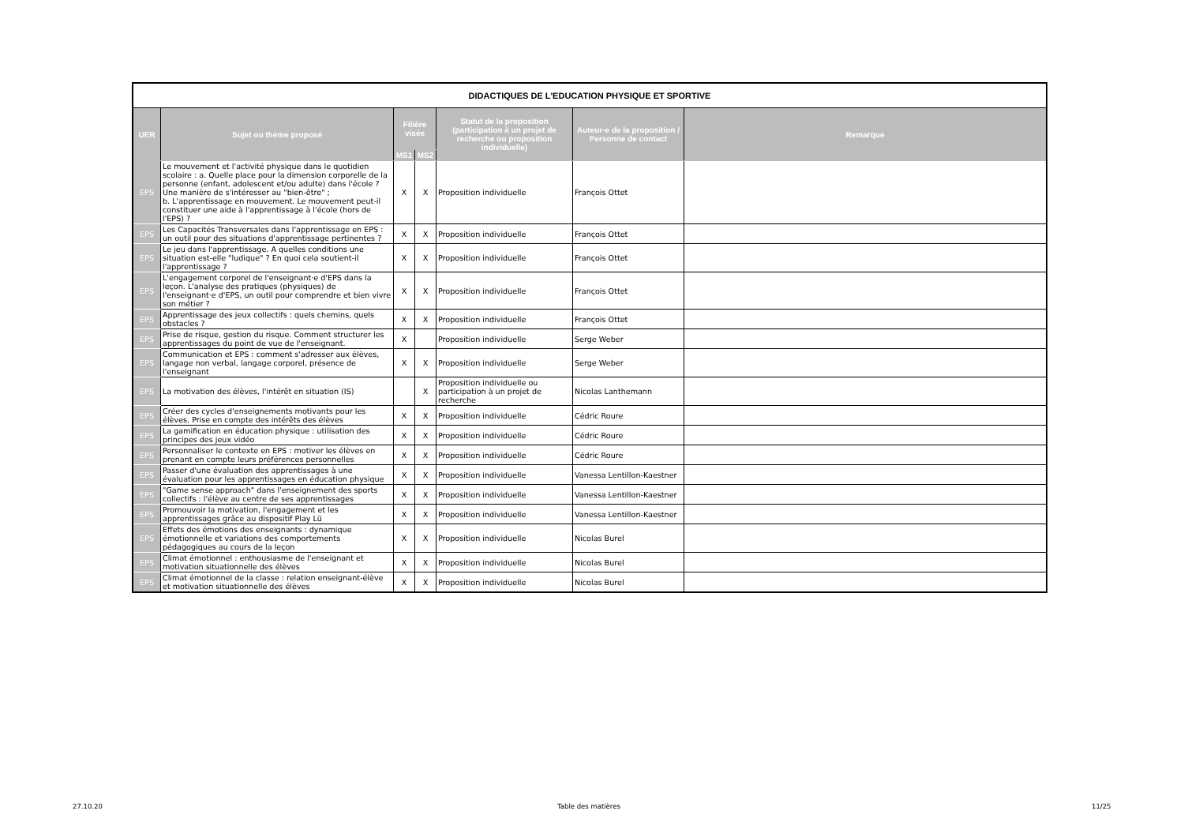| DIDACTIQUES DE L'EDUCATION PHYSIQUE ET SPORTIVE | | | | | | |
| UER | Sujet ou thème proposé | Filière visée | | Statut de la proposition (participation à un projet de recherche ou proposition individuelle) | Auteur-e de la proposition / Personne de contact | Remarque |
| | | MS1 | MS2 | | | |
| EPS | Le mouvement et l'activité physique dans le quotidien scolaire : a. Quelle place pour la dimension corporelle de la personne (enfant, adolescent et/ou adulte) dans l'école ? Une manière de s'intéresser au "bien-être" ; b. L'apprentissage en mouvement. Le mouvement peut-il constituer une aide à l'apprentissage à l'école (hors de l'EPS) ? | X | X | Proposition individuelle | François Ottet | |
| EPS | Les Capacités Transversales dans l'apprentissage en EPS : un outil pour des situations d'apprentissage pertinentes ? | X | X | Proposition individuelle | François Ottet | |
| EPS | Le jeu dans l'apprentissage. A quelles conditions une situation est-elle "ludique" ? En quoi cela soutient-il l'apprentissage ? | X | X | Proposition individuelle | François Ottet | |
| EPS | L'engagement corporel de l'enseignant·e d'EPS dans la leçon. L'analyse des pratiques (physiques) de l'enseignant·e d'EPS, un outil pour comprendre et bien vivre son métier ? | X | X | Proposition individuelle | François Ottet | |
| EPS | Apprentissage des jeux collectifs : quels chemins, quels obstacles ? | X | X | Proposition individuelle | François Ottet | |
| EPS | Prise de risque, gestion du risque. Comment structurer les apprentissages du point de vue de l'enseignant. | X | | Proposition individuelle | Serge Weber | |
| EPS | Communication et EPS : comment s'adresser aux élèves, langage non verbal, langage corporel, présence de l'enseignant | X | X | Proposition individuelle | Serge Weber | |
| EPS | La motivation des élèves, l'intérêt en situation (IS) | | X | Proposition individuelle ou participation à un projet de recherche | Nicolas Lanthemann | |
| EPS | Créer des cycles d'enseignements motivants pour les élèves. Prise en compte des intérêts des élèves | X | X | Proposition individuelle | Cédric Roure | |
| EPS | La gamification en éducation physique : utilisation des principes des jeux vidéo | X | X | Proposition individuelle | Cédric Roure | |
| EPS | Personnaliser le contexte en EPS : motiver les élèves en prenant en compte leurs préférences personnelles | X | X | Proposition individuelle | Cédric Roure | |
| EPS | Passer d'une évaluation des apprentissages à une évaluation pour les apprentissages en éducation physique | X | X | Proposition individuelle | Vanessa Lentillon-Kaestner | |
| EPS | "Game sense approach" dans l'enseignement des sports collectifs : l'élève au centre de ses apprentissages | X | X | Proposition individuelle | Vanessa Lentillon-Kaestner | |
| EPS | Promouvoir la motivation, l'engagement et les apprentissages grâce au dispositif Play Lü | X | X | Proposition individuelle | Vanessa Lentillon-Kaestner | |
| EPS | Effets des émotions des enseignants : dynamique émotionnelle et variations des comportements pédagogiques au cours de la leçon | X | X | Proposition individuelle | Nicolas Burel | |
| EPS | Climat émotionnel : enthousiasme de l'enseignant et motivation situationnelle des élèves | X | X | Proposition individuelle | Nicolas Burel | |
| EPS | Climat émotionnel de la classe : relation enseignant-élève et motivation situationnelle des élèves | X | X | Proposition individuelle | Nicolas Burel | |
27.10.20 Table des matières 11/25